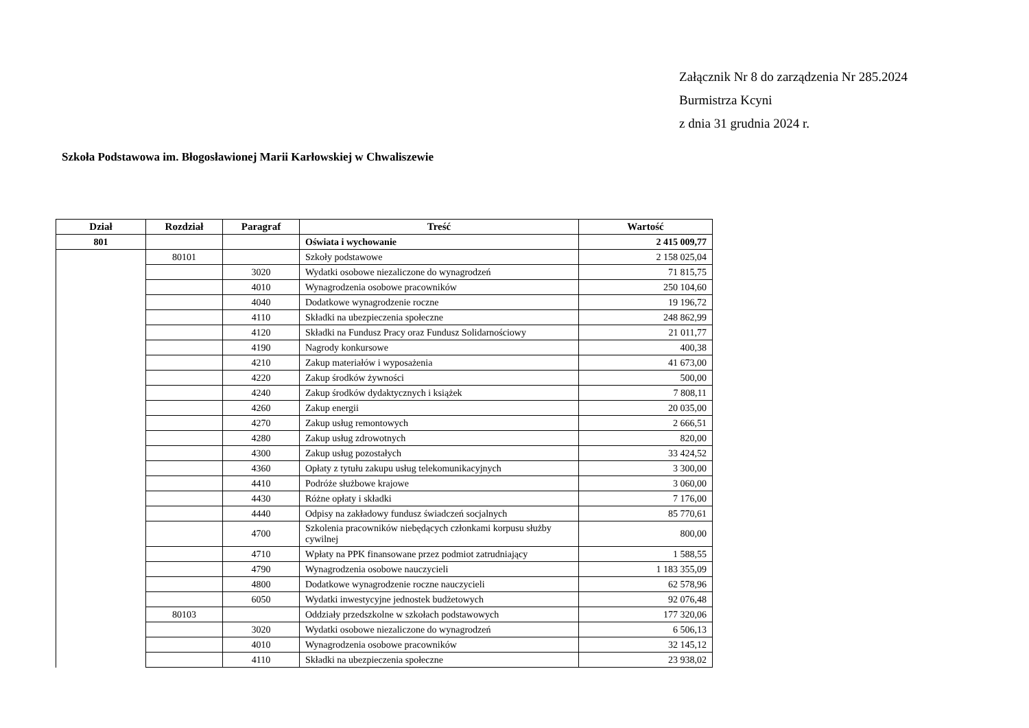Załącznik Nr 8 do zarządzenia Nr 285.2024
Burmistrza Kcyni
z dnia 31 grudnia 2024 r.
Szkoła Podstawowa im. Błogosławionej Marii Karłowskiej w Chwaliszewie
| Dział | Rozdział | Paragraf | Treść | Wartość |
| --- | --- | --- | --- | --- |
| 801 | | | Oświata i wychowanie | 2 415 009,77 |
| | 80101 | | Szkoły podstawowe | 2 158 025,04 |
| | | 3020 | Wydatki osobowe niezaliczone do wynagrodzeń | 71 815,75 |
| | | 4010 | Wynagrodzenia osobowe pracowników | 250 104,60 |
| | | 4040 | Dodatkowe wynagrodzenie roczne | 19 196,72 |
| | | 4110 | Składki na ubezpieczenia społeczne | 248 862,99 |
| | | 4120 | Składki na Fundusz Pracy oraz Fundusz Solidarnościowy | 21 011,77 |
| | | 4190 | Nagrody konkursowe | 400,38 |
| | | 4210 | Zakup materiałów i wyposażenia | 41 673,00 |
| | | 4220 | Zakup środków żywności | 500,00 |
| | | 4240 | Zakup środków dydaktycznych i książek | 7 808,11 |
| | | 4260 | Zakup energii | 20 035,00 |
| | | 4270 | Zakup usług remontowych | 2 666,51 |
| | | 4280 | Zakup usług zdrowotnych | 820,00 |
| | | 4300 | Zakup usług pozostałych | 33 424,52 |
| | | 4360 | Opłaty z tytułu zakupu usług telekomunikacyjnych | 3 300,00 |
| | | 4410 | Podróże służbowe krajowe | 3 060,00 |
| | | 4430 | Różne opłaty i składki | 7 176,00 |
| | | 4440 | Odpisy na zakładowy fundusz świadczeń socjalnych | 85 770,61 |
| | | 4700 | Szkolenia pracowników niebędących członkami korpusu służby cywilnej | 800,00 |
| | | 4710 | Wpłaty na PPK finansowane przez podmiot zatrudniający | 1 588,55 |
| | | 4790 | Wynagrodzenia osobowe nauczycieli | 1 183 355,09 |
| | | 4800 | Dodatkowe wynagrodzenie roczne nauczycieli | 62 578,96 |
| | | 6050 | Wydatki inwestycyjne jednostek budżetowych | 92 076,48 |
| | 80103 | | Oddziały przedszkolne w szkołach podstawowych | 177 320,06 |
| | | 3020 | Wydatki osobowe niezaliczone do wynagrodzeń | 6 506,13 |
| | | 4010 | Wynagrodzenia osobowe pracowników | 32 145,12 |
| | | 4110 | Składki na ubezpieczenia społeczne | 23 938,02 |